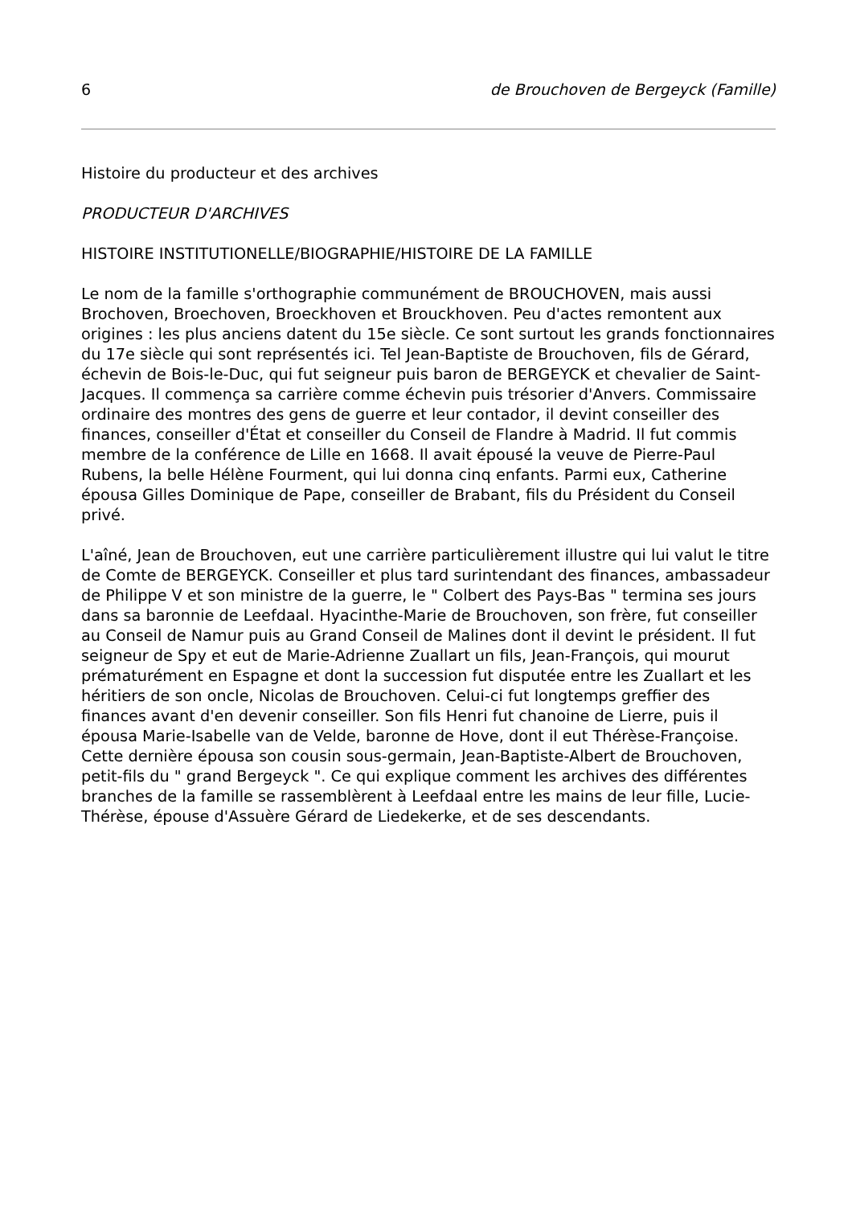6 de Brouchoven de Bergeyck (Famille)
Histoire du producteur et des archives
PRODUCTEUR D'ARCHIVES
HISTOIRE INSTITUTIONELLE/BIOGRAPHIE/HISTOIRE DE LA FAMILLE
Le nom de la famille s'orthographie communément de BROUCHOVEN, mais aussi Brochoven, Broechoven, Broeckhoven et Brouckhoven. Peu d'actes remontent aux origines : les plus anciens datent du 15e siècle. Ce sont surtout les grands fonctionnaires du 17e siècle qui sont représentés ici. Tel Jean-Baptiste de Brouchoven, fils de Gérard, échevin de Bois-le-Duc, qui fut seigneur puis baron de BERGEYCK et chevalier de Saint-Jacques. Il commença sa carrière comme échevin puis trésorier d'Anvers. Commissaire ordinaire des montres des gens de guerre et leur contador, il devint conseiller des finances, conseiller d'État et conseiller du Conseil de Flandre à Madrid. Il fut commis membre de la conférence de Lille en 1668. Il avait épousé la veuve de Pierre-Paul Rubens, la belle Hélène Fourment, qui lui donna cinq enfants. Parmi eux, Catherine épousa Gilles Dominique de Pape, conseiller de Brabant, fils du Président du Conseil privé.
L'aîné, Jean de Brouchoven, eut une carrière particulièrement illustre qui lui valut le titre de Comte de BERGEYCK. Conseiller et plus tard surintendant des finances, ambassadeur de Philippe V et son ministre de la guerre, le " Colbert des Pays-Bas " termina ses jours dans sa baronnie de Leefdaal. Hyacinthe-Marie de Brouchoven, son frère, fut conseiller au Conseil de Namur puis au Grand Conseil de Malines dont il devint le président. Il fut seigneur de Spy et eut de Marie-Adrienne Zuallart un fils, Jean-François, qui mourut prématurément en Espagne et dont la succession fut disputée entre les Zuallart et les héritiers de son oncle, Nicolas de Brouchoven. Celui-ci fut longtemps greffier des finances avant d'en devenir conseiller. Son fils Henri fut chanoine de Lierre, puis il épousa Marie-Isabelle van de Velde, baronne de Hove, dont il eut Thérèse-Françoise. Cette dernière épousa son cousin sous-germain, Jean-Baptiste-Albert de Brouchoven, petit-fils du " grand Bergeyck ". Ce qui explique comment les archives des différentes branches de la famille se rassemblèrent à Leefdaal entre les mains de leur fille, Lucie-Thérèse, épouse d'Assuère Gérard de Liedekerke, et de ses descendants.